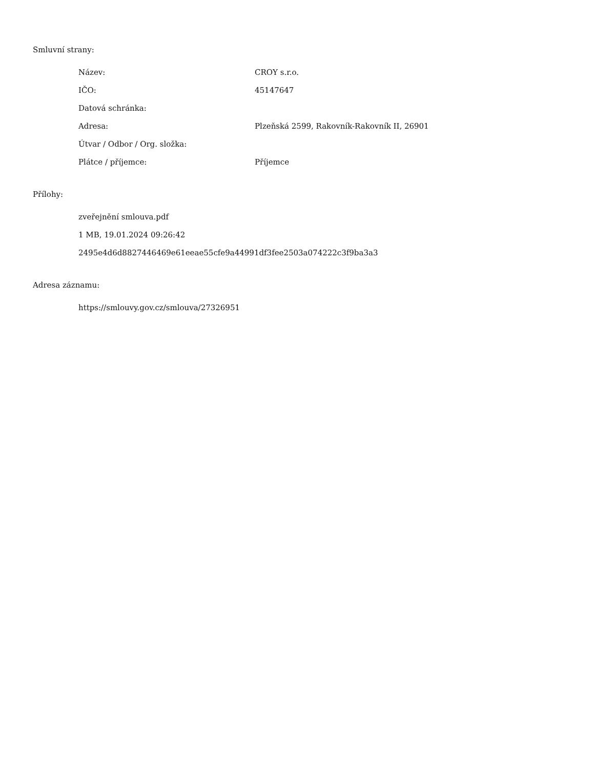Smluvní strany:
| Název: | CROY s.r.o. |
| IČO: | 45147647 |
| Datová schránka: | |
| Adresa: | Plzeňská 2599, Rakovník-Rakovník II, 26901 |
| Útvar / Odbor / Org. složka: | |
| Plátce / příjemce: | Příjemce |
Přílohy:
zveřejnění smlouva.pdf
1 MB, 19.01.2024 09:26:42
2495e4d6d8827446469e61eeae55cfe9a44991df3fee2503a074222c3f9ba3a3
Adresa záznamu:
https://smlouvy.gov.cz/smlouva/27326951